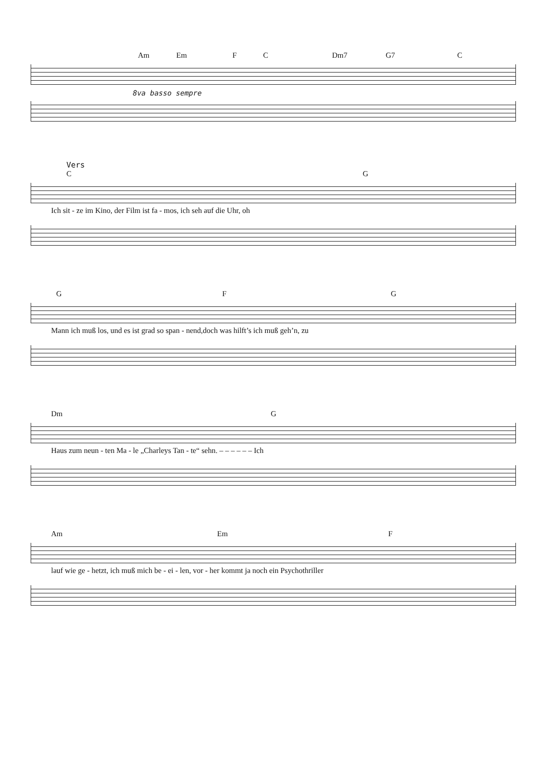Am Em F C Dm7 G7 C
8va basso sempre
Vers
C G
Ich sit - ze im Kino, der Film ist fa - mos, ich seh auf die Uhr, oh
G F G
Mann ich muß los, und es ist grad so span - nend,doch was hilft’s ich muß geh’n, zu
Dm G
Haus zum neun - ten Ma - le „Charleys Tan - te“ sehn. – – – – – – Ich
Am Em F
lauf wie ge - hetzt, ich muß mich be - ei - len, vor - her kommt ja noch ein Psychothriller